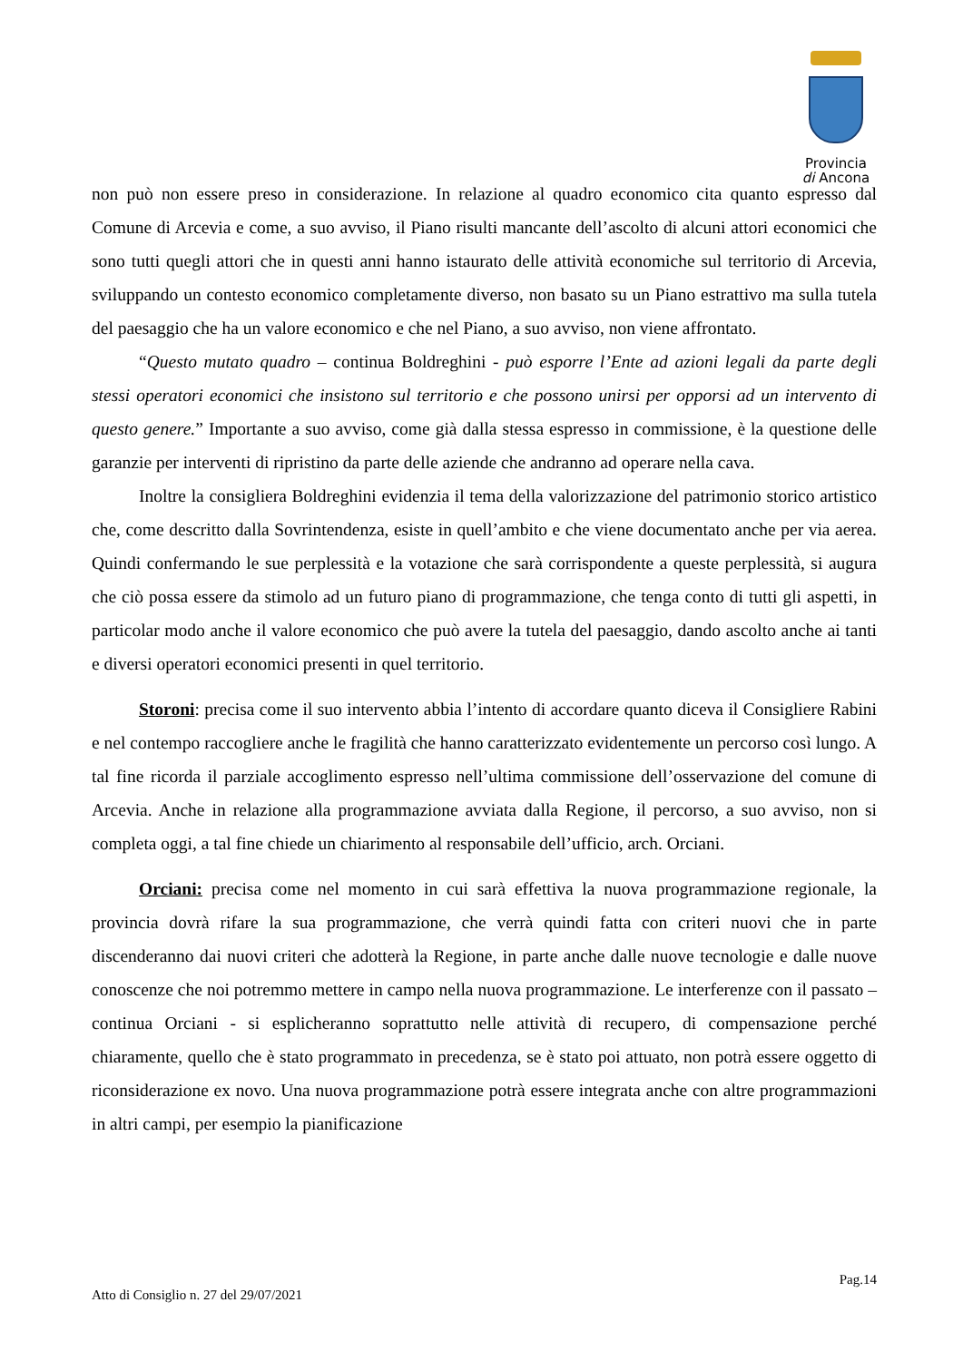Provincia
di Ancona
non può non essere preso in considerazione. In relazione al quadro economico cita quanto espresso dal Comune di Arcevia e come, a suo avviso, il Piano risulti mancante dell’ascolto di alcuni attori economici che sono tutti quegli attori che in questi anni hanno istaurato delle attività economiche sul territorio di Arcevia, sviluppando un contesto economico completamente diverso, non basato su un Piano estrattivo ma sulla tutela del paesaggio che ha un valore economico e che nel Piano, a suo avviso, non viene affrontato.
“Questo mutato quadro – continua Boldreghini - può esporre l’Ente ad azioni legali da parte degli stessi operatori economici che insistono sul territorio e che possono unirsi per opporsi ad un intervento di questo genere.” Importante a suo avviso, come già dalla stessa espresso in commissione, è la questione delle garanzie per interventi di ripristino da parte delle aziende che andranno ad operare nella cava.
Inoltre la consigliera Boldreghini evidenzia il tema della valorizzazione del patrimonio storico artistico che, come descritto dalla Sovrintendenza, esiste in quell’ambito e che viene documentato anche per via aerea. Quindi confermando le sue perplessità e la votazione che sarà corrispondente a queste perplessità, si augura che ciò possa essere da stimolo ad un futuro piano di programmazione, che tenga conto di tutti gli aspetti, in particolar modo anche il valore economico che può avere la tutela del paesaggio, dando ascolto anche ai tanti e diversi operatori economici presenti in quel territorio.
Storoni: precisa come il suo intervento abbia l’intento di accordare quanto diceva il Consigliere Rabini e nel contempo raccogliere anche le fragilità che hanno caratterizzato evidentemente un percorso così lungo. A tal fine ricorda il parziale accoglimento espresso nell’ultima commissione dell’osservazione del comune di Arcevia. Anche in relazione alla programmazione avviata dalla Regione, il percorso, a suo avviso, non si completa oggi, a tal fine chiede un chiarimento al responsabile dell’ufficio, arch. Orciani.
Orciani: precisa come nel momento in cui sarà effettiva la nuova programmazione regionale, la provincia dovrà rifare la sua programmazione, che verrà quindi fatta con criteri nuovi che in parte discenderanno dai nuovi criteri che adotterà la Regione, in parte anche dalle nuove tecnologie e dalle nuove conoscenze che noi potremmo mettere in campo nella nuova programmazione. Le interferenze con il passato – continua Orciani - si esplicheranno soprattutto nelle attività di recupero, di compensazione perché chiaramente, quello che è stato programmato in precedenza, se è stato poi attuato, non potrà essere oggetto di riconsiderazione ex novo. Una nuova programmazione potrà essere integrata anche con altre programmazioni in altri campi, per esempio la pianificazione
Pag.14
Atto di Consiglio n. 27 del 29/07/2021